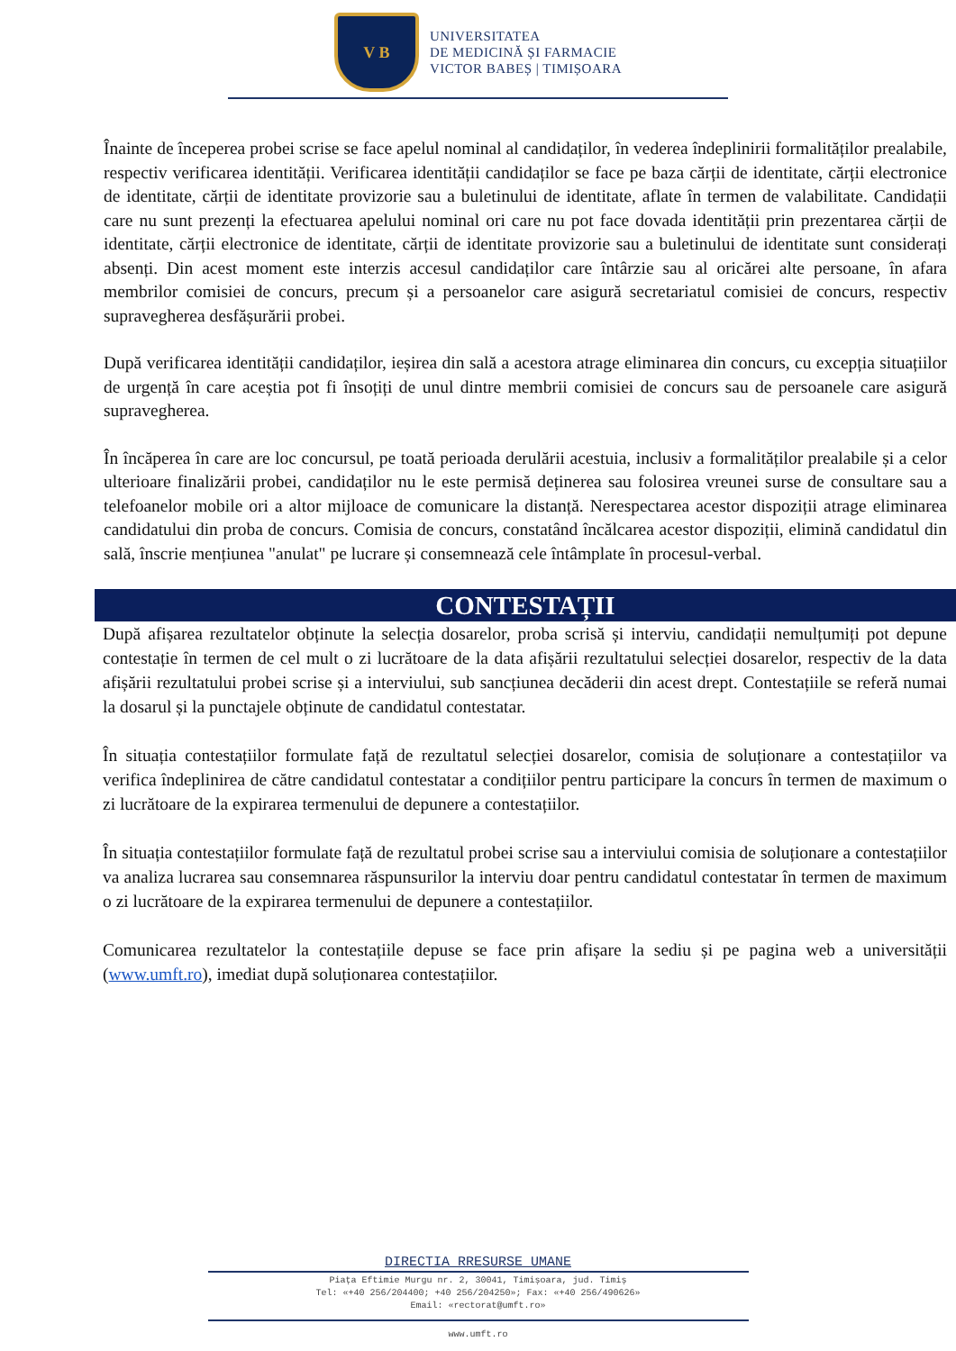V B
UNIVERSITATEA
DE MEDICINĂ ȘI FARMACIE
VICTOR BABEȘ | TIMIȘOARA
Înainte de începerea probei scrise se face apelul nominal al candidaților, în vederea îndeplinirii formalităților prealabile, respectiv verificarea identității. Verificarea identității candidaților se face pe baza cărții de identitate, cărții electronice de identitate, cărții de identitate provizorie sau a buletinului de identitate, aflate în termen de valabilitate. Candidații care nu sunt prezenți la efectuarea apelului nominal ori care nu pot face dovada identității prin prezentarea cărții de identitate, cărții electronice de identitate, cărții de identitate provizorie sau a buletinului de identitate sunt considerați absenți. Din acest moment este interzis accesul candidaților care întârzie sau al oricărei alte persoane, în afara membrilor comisiei de concurs, precum și a persoanelor care asigură secretariatul comisiei de concurs, respectiv supravegherea desfășurării probei.
După verificarea identității candidaților, ieșirea din sală a acestora atrage eliminarea din concurs, cu excepția situațiilor de urgență în care aceștia pot fi însoțiți de unul dintre membrii comisiei de concurs sau de persoanele care asigură supravegherea.
În încăperea în care are loc concursul, pe toată perioada derulării acestuia, inclusiv a formalităților prealabile și a celor ulterioare finalizării probei, candidaților nu le este permisă deținerea sau folosirea vreunei surse de consultare sau a telefoanelor mobile ori a altor mijloace de comunicare la distanță. Nerespectarea acestor dispoziții atrage eliminarea candidatului din proba de concurs. Comisia de concurs, constatând încălcarea acestor dispoziții, elimină candidatul din sală, înscrie mențiunea "anulat" pe lucrare și consemnează cele întâmplate în procesul-verbal.
CONTESTAȚII
După afișarea rezultatelor obținute la selecția dosarelor, proba scrisă și interviu, candidații nemulțumiți pot depune contestație în termen de cel mult o zi lucrătoare de la data afișării rezultatului selecției dosarelor, respectiv de la data afișării rezultatului probei scrise și a interviului, sub sancțiunea decăderii din acest drept. Contestațiile se referă numai la dosarul și la punctajele obținute de candidatul contestatar.
În situația contestațiilor formulate față de rezultatul selecției dosarelor, comisia de soluționare a contestațiilor va verifica îndeplinirea de către candidatul contestatar a condițiilor pentru participare la concurs în termen de maximum o zi lucrătoare de la expirarea termenului de depunere a contestațiilor.
În situația contestațiilor formulate față de rezultatul probei scrise sau a interviului comisia de soluționare a contestațiilor va analiza lucrarea sau consemnarea răspunsurilor la interviu doar pentru candidatul contestatar în termen de maximum o zi lucrătoare de la expirarea termenului de depunere a contestațiilor.
Comunicarea rezultatelor la contestațiile depuse se face prin afișare la sediu și pe pagina web a universității (www.umft.ro), imediat după soluționarea contestațiilor.
DIRECTIA RRESURSE UMANE
Piața Eftimie Murgu nr. 2, 30041, Timișoara, jud. Timiș
Tel: «+40 256/204400; +40 256/204250»; Fax: «+40 256/490626»
Email: «rectorat@umft.ro»
www.umft.ro